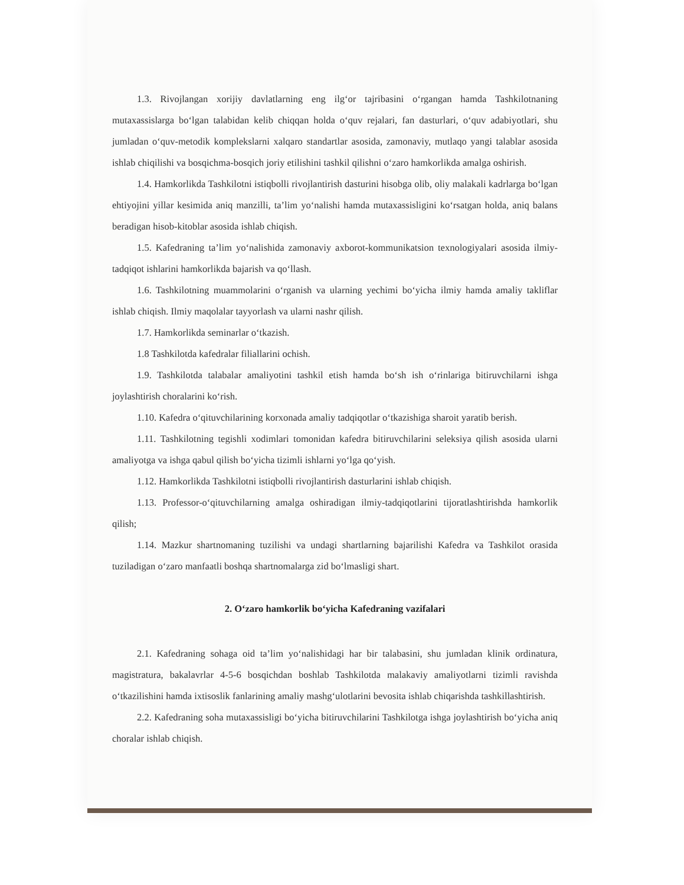1.3. Rivojlangan xorijiy davlatlarning eng ilg‘or tajribasini o‘rgangan hamda Tashkilotnaning mutaxassislarga bo‘lgan talabidan kelib chiqqan holda o‘quv rejalari, fan dasturlari, o‘quv adabiyotlari, shu jumladan o‘quv-metodik komplekslarni xalqaro standartlar asosida, zamonaviy, mutlaqo yangi talablar asosida ishlab chiqilishi va bosqichma-bosqich joriy etilishini tashkil qilishni o‘zaro hamkorlikda amalga oshirish.
1.4. Hamkorlikda Tashkilotni istiqbolli rivojlantirish dasturini hisobga olib, oliy malakali kadrlarga bo‘lgan ehtiyojini yillar kesimida aniq manzilli, ta’lim yo‘nalishi hamda mutaxassisligini ko‘rsatgan holda, aniq balans beradigan hisob-kitoblar asosida ishlab chiqish.
1.5. Kafedraning ta’lim yo‘nalishida zamonaviy axborot-kommunikatsion texnologiyalari asosida ilmiy-tadqiqot ishlarini hamkorlikda bajarish va qo‘llash.
1.6. Tashkilotning muammolarini o‘rganish va ularning yechimi bo‘yicha ilmiy hamda amaliy takliflar ishlab chiqish. Ilmiy maqolalar tayyorlash va ularni nashr qilish.
1.7. Hamkorlikda seminarlar o‘tkazish.
1.8 Tashkilotda kafedralar filiallarini ochish.
1.9. Tashkilotda talabalar amaliyotini tashkil etish hamda bo‘sh ish o‘rinlariga bitiruvchilarni ishga joylashtirish choralarini ko‘rish.
1.10. Kafedra o‘qituvchilarining korxonada amaliy tadqiqotlar o‘tkazishiga sharoit yaratib berish.
1.11. Tashkilotning tegishli xodimlari tomonidan kafedra bitiruvchilarini seleksiya qilish asosida ularni amaliyotga va ishga qabul qilish bo‘yicha tizimli ishlarni yo‘lga qo‘yish.
1.12. Hamkorlikda Tashkilotni istiqbolli rivojlantirish dasturlarini ishlab chiqish.
1.13. Professor-o‘qituvchilarning amalga oshiradigan ilmiy-tadqiqotlarini tijoratlashtirishda hamkorlik qilish;
1.14. Mazkur shartnomaning tuzilishi va undagi shartlarning bajarilishi Kafedra va Tashkilot orasida tuziladigan o‘zaro manfaatli boshqa shartnomalarga zid bo‘lmasligi shart.
2. O‘zaro hamkorlik bo‘yicha Kafedraning vazifalari
2.1. Kafedraning sohaga oid ta’lim yo‘nalishidagi har bir talabasini, shu jumladan klinik ordinatura, magistratura, bakalavrlar 4-5-6 bosqichdan boshlab Tashkilotda malakaviy amaliyotlarni tizimli ravishda o‘tkazilishini hamda ixtisoslik fanlarining amaliy mashg‘ulotlarini bevosita ishlab chiqarishda tashkillashtirish.
2.2. Kafedraning soha mutaxassisligi bo‘yicha bitiruvchilarini Tashkilotga ishga joylashtirish bo‘yicha aniq choralar ishlab chiqish.